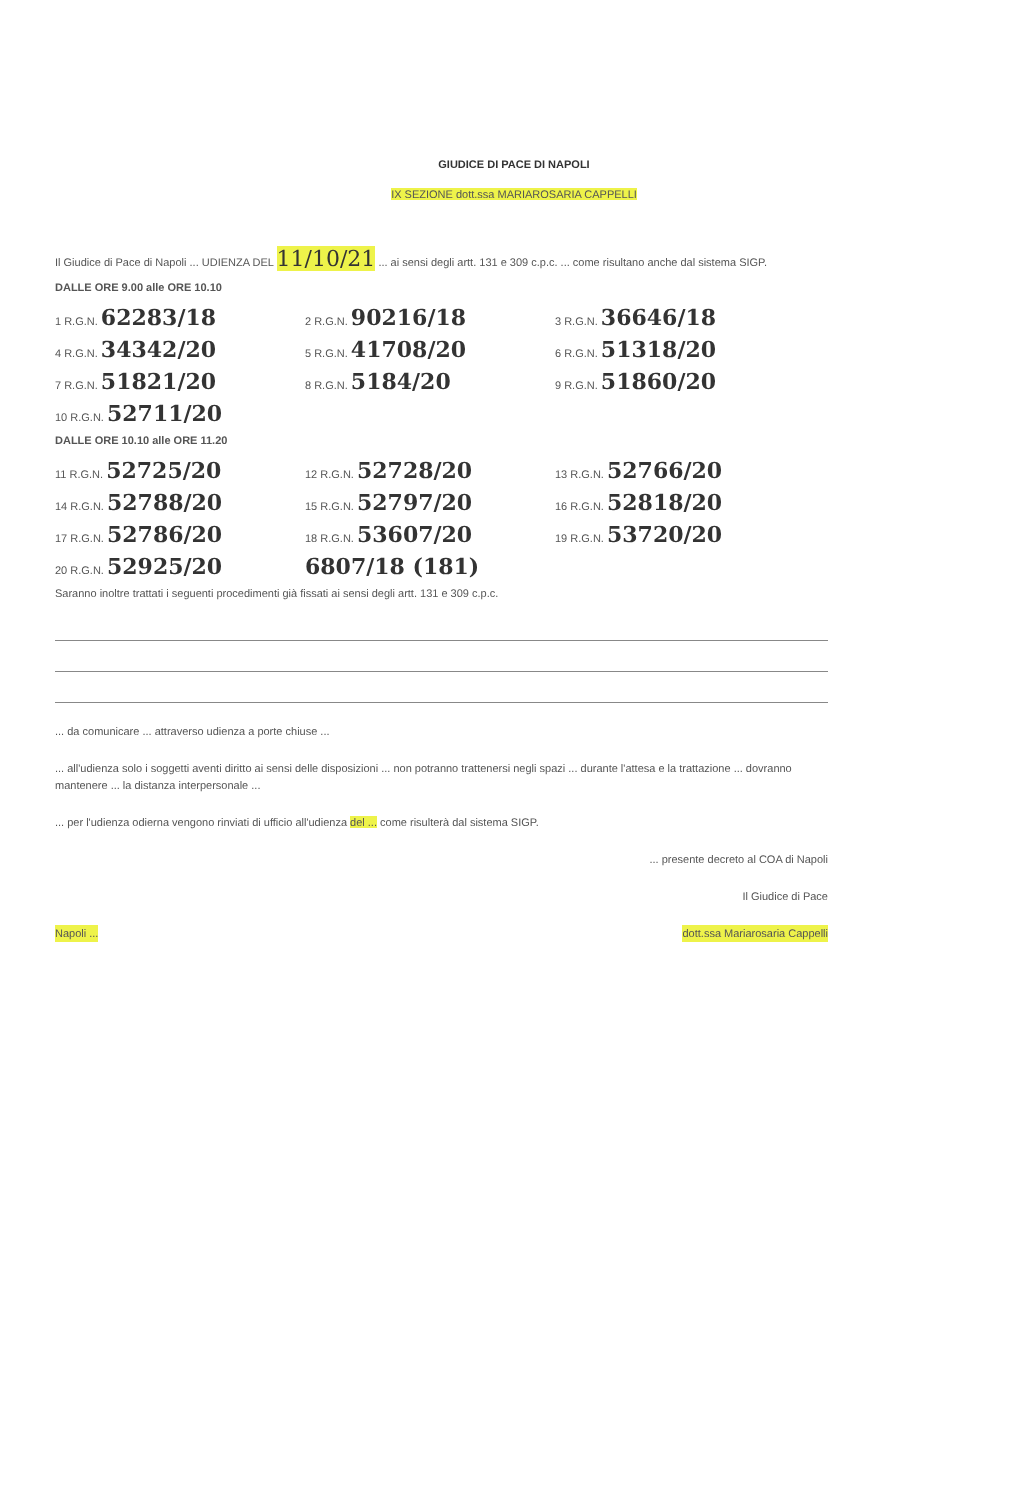GIUDICE DI PACE DI NAPOLI
IX SEZIONE dott.ssa MARIAROSARIA CAPPELLI
Il Giudice di Pace di Napoli ... UDIENZA DEL 11/10/21 ... ai sensi degli artt. 131 e 309 c.p.c. ... come risultano anche dal sistema SIGP.
DALLE ORE 9.00 alle ORE 10.10
1 R.G.N. 62283/18 2 R.G.N. 90216/18 3 R.G.N. 36646/18
4 R.G.N. 34342/20 5 R.G.N. 41708/20 6 R.G.N. 51318/20
7 R.G.N. 51821/20 8 R.G.N. 5184/20 9 R.G.N. 51860/20
10 R.G.N. 52711/20
DALLE ORE 10.10 alle ORE 11.20
11 R.G.N. 52725/20 12 R.G.N. 52728/20 13 R.G.N. 52766/20
14 R.G.N. 52788/20 15 R.G.N. 52797/20 16 R.G.N. 52818/20
17 R.G.N. 52786/20 18 R.G.N. 53607/20 19 R.G.N. 53720/20
20 R.G.N. 52925/20 6807/18 (181)
Saranno inoltre trattati i seguenti procedimenti già fissati ai sensi degli artt. 131 e 309 c.p.c.
... da comunicare ... attraverso udienza a porte chiuse ...
... all'udienza solo i soggetti aventi diritto ai sensi delle disposizioni ... non potranno trattenersi negli spazi ... durante l'attesa e la trattazione ... dovranno mantenere ... la distanza interpersonale ...
... per l'udienza odierna vengono rinviati di ufficio all'udienza del ... come risulterà dal sistema SIGP.
... presente decreto al COA di Napoli
Il Giudice di Pace
Napoli ... dott.ssa Mariarosaria Cappelli